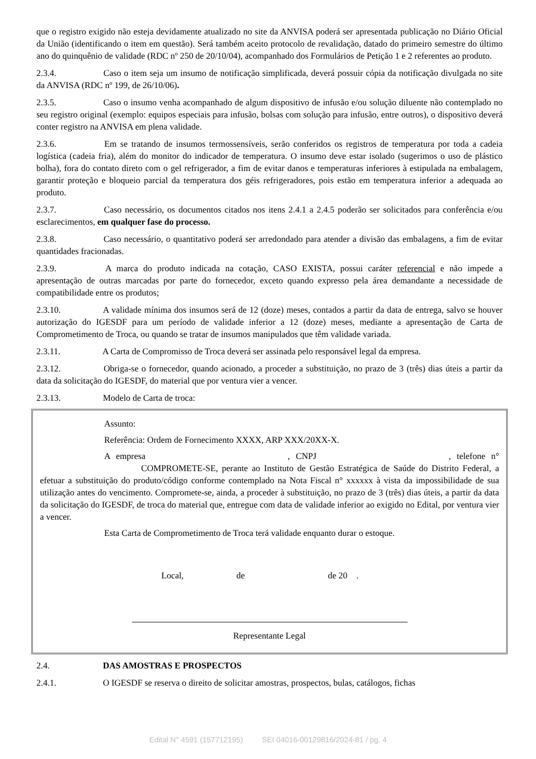que o registro exigido não esteja devidamente atualizado no site da ANVISA poderá ser apresentada publicação no Diário Oficial da União (identificando o item em questão). Será também aceito protocolo de revalidação, datado do primeiro semestre do último ano do quinquênio de validade (RDC nº 250 de 20/10/04), acompanhado dos Formulários de Petição 1 e 2 referentes ao produto.
2.3.4. Caso o item seja um insumo de notificação simplificada, deverá possuir cópia da notificação divulgada no site da ANVISA (RDC nº 199, de 26/10/06).
2.3.5. Caso o insumo venha acompanhado de algum dispositivo de infusão e/ou solução diluente não contemplado no seu registro original (exemplo: equipos especiais para infusão, bolsas com solução para infusão, entre outros), o dispositivo deverá conter registro na ANVISA em plena validade.
2.3.6. Em se tratando de insumos termossensíveis, serão conferidos os registros de temperatura por toda a cadeia logística (cadeia fria), além do monitor do indicador de temperatura. O insumo deve estar isolado (sugerimos o uso de plástico bolha), fora do contato direto com o gel refrigerador, a fim de evitar danos e temperaturas inferiores à estipulada na embalagem, garantir proteção e bloqueio parcial da temperatura dos géis refrigeradores, pois estão em temperatura inferior a adequada ao produto.
2.3.7. Caso necessário, os documentos citados nos itens 2.4.1 a 2.4.5 poderão ser solicitados para conferência e/ou esclarecimentos, em qualquer fase do processo.
2.3.8. Caso necessário, o quantitativo poderá ser arredondado para atender a divisão das embalagens, a fim de evitar quantidades fracionadas.
2.3.9. A marca do produto indicada na cotação, CASO EXISTA, possui caráter referencial e não impede a apresentação de outras marcadas por parte do fornecedor, exceto quando expresso pela área demandante a necessidade de compatibilidade entre os produtos;
2.3.10. A validade mínima dos insumos será de 12 (doze) meses, contados a partir da data de entrega, salvo se houver autorização do IGESDF para um período de validade inferior a 12 (doze) meses, mediante a apresentação de Carta de Comprometimento de Troca, ou quando se tratar de insumos manipulados que têm validade variada.
2.3.11. A Carta de Compromisso de Troca deverá ser assinada pelo responsável legal da empresa.
2.3.12. Obriga-se o fornecedor, quando acionado, a proceder a substituição, no prazo de 3 (três) dias úteis a partir da data da solicitação do IGESDF, do material que por ventura vier a vencer.
2.3.13. Modelo de Carta de troca:
Assunto:
Referência: Ordem de Fornecimento XXXX, ARP XXX/20XX-X.
A empresa , CNPJ , telefone n° COMPROMETE-SE, perante ao Instituto de Gestão Estratégica de Saúde do Distrito Federal, a efetuar a substituição do produto/código conforme contemplado na Nota Fiscal n° xxxxxx à vista da impossibilidade de sua utilização antes do vencimento. Compromete-se, ainda, a proceder à substituição, no prazo de 3 (três) dias úteis, a partir da data da solicitação do IGESDF, de troca do material que, entregue com data de validade inferior ao exigido no Edital, por ventura vier a vencer.
Esta Carta de Comprometimento de Troca terá validade enquanto durar o estoque.
Local, de de 20 .
Representante Legal
2.4. DAS AMOSTRAS E PROSPECTOS
2.4.1. O IGESDF se reserva o direito de solicitar amostras, prospectos, bulas, catálogos, fichas
Edital N° 4591 (157712195) SEI 04016-00129816/2024-81 / pg. 4